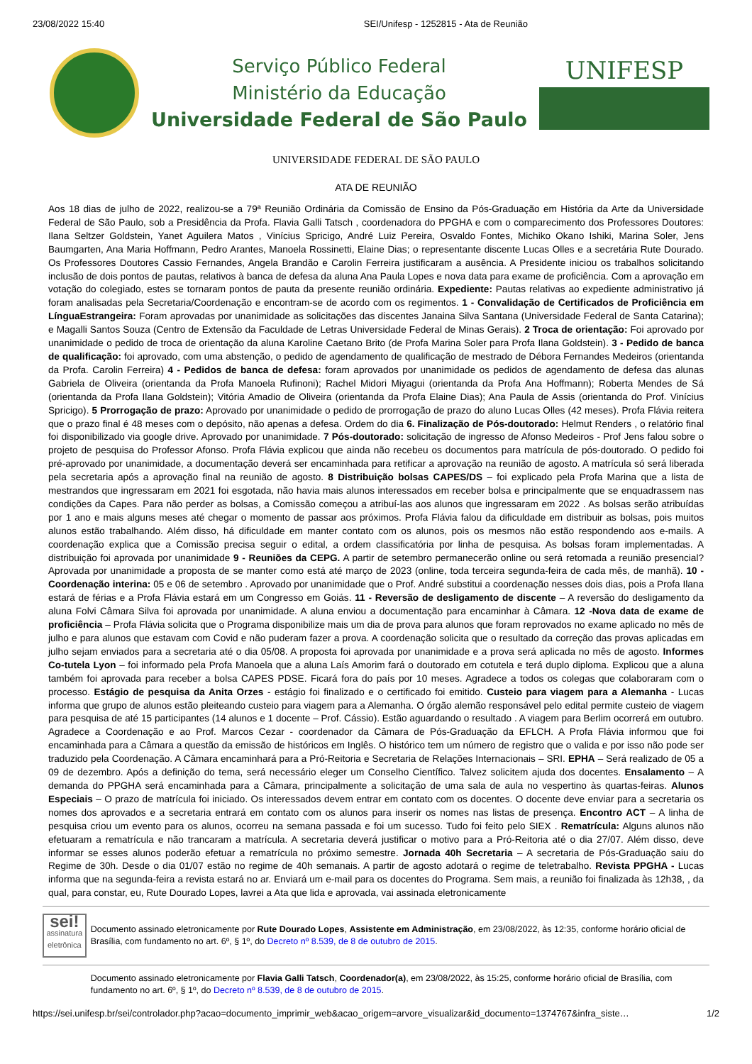23/08/2022 15:40 SEI/Unifesp - 1252815 - Ata de Reunião
Serviço Público Federal
Ministério da Educação
Universidade Federal de São Paulo
UNIFESP
UNIVERSIDADE FEDERAL DE SÃO PAULO
ATA DE REUNIÃO
Aos 18 dias de julho de 2022, realizou-se a 79ª Reunião Ordinária da Comissão de Ensino da Pós-Graduação em História da Arte da Universidade Federal de São Paulo, sob a Presidência da Profa. Flavia Galli Tatsch , coordenadora do PPGHA e com o comparecimento dos Professores Doutores: Ilana Seltzer Goldstein, Yanet Aguilera Matos , Vinícius Spricigo, André Luiz Pereira, Osvaldo Fontes, Michiko Okano Ishiki, Marina Soler, Jens Baumgarten, Ana Maria Hoffmann, Pedro Arantes, Manoela Rossinetti, Elaine Dias; o representante discente Lucas Olles e a secretária Rute Dourado. Os Professores Doutores Cassio Fernandes, Angela Brandão e Carolin Ferreira justificaram a ausência. A Presidente iniciou os trabalhos solicitando inclusão de dois pontos de pautas, relativos à banca de defesa da aluna Ana Paula Lopes e nova data para exame de proficiência. Com a aprovação em votação do colegiado, estes se tornaram pontos de pauta da presente reunião ordinária. Expediente: Pautas relativas ao expediente administrativo já foram analisadas pela Secretaria/Coordenação e encontram-se de acordo com os regimentos. 1 - Convalidação de Certificados de Proficiência em LínguaEstrangeira: Foram aprovadas por unanimidade as solicitações das discentes Janaina Silva Santana (Universidade Federal de Santa Catarina); e Magalli Santos Souza (Centro de Extensão da Faculdade de Letras Universidade Federal de Minas Gerais). 2 Troca de orientação: Foi aprovado por unanimidade o pedido de troca de orientação da aluna Karoline Caetano Brito (de Profa Marina Soler para Profa Ilana Goldstein). 3 - Pedido de banca de qualificação: foi aprovado, com uma abstenção, o pedido de agendamento de qualificação de mestrado de Débora Fernandes Medeiros (orientanda da Profa. Carolin Ferreira) 4 - Pedidos de banca de defesa: foram aprovados por unanimidade os pedidos de agendamento de defesa das alunas Gabriela de Oliveira (orientanda da Profa Manoela Rufinoni); Rachel Midori Miyagui (orientanda da Profa Ana Hoffmann); Roberta Mendes de Sá (orientanda da Profa Ilana Goldstein); Vitória Amadio de Oliveira (orientanda da Profa Elaine Dias); Ana Paula de Assis (orientanda do Prof. Vinícius Spricigo). 5 Prorrogação de prazo: Aprovado por unanimidade o pedido de prorrogação de prazo do aluno Lucas Olles (42 meses). Profa Flávia reitera que o prazo final é 48 meses com o depósito, não apenas a defesa. Ordem do dia 6. Finalização de Pós-doutorado: Helmut Renders , o relatório final foi disponibilizado via google drive. Aprovado por unanimidade. 7 Pós-doutorado: solicitação de ingresso de Afonso Medeiros - Prof Jens falou sobre o projeto de pesquisa do Professor Afonso. Profa Flávia explicou que ainda não recebeu os documentos para matrícula de pós-doutorado. O pedido foi pré-aprovado por unanimidade, a documentação deverá ser encaminhada para retificar a aprovação na reunião de agosto. A matrícula só será liberada pela secretaria após a aprovação final na reunião de agosto. 8 Distribuição bolsas CAPES/DS – foi explicado pela Profa Marina que a lista de mestrandos que ingressaram em 2021 foi esgotada, não havia mais alunos interessados em receber bolsa e principalmente que se enquadrassem nas condições da Capes. Para não perder as bolsas, a Comissão começou a atribuí-las aos alunos que ingressaram em 2022 . As bolsas serão atribuídas por 1 ano e mais alguns meses até chegar o momento de passar aos próximos. Profa Flávia falou da dificuldade em distribuir as bolsas, pois muitos alunos estão trabalhando. Além disso, há dificuldade em manter contato com os alunos, pois os mesmos não estão respondendo aos e-mails. A coordenação explica que a Comissão precisa seguir o edital, a ordem classificatória por linha de pesquisa. As bolsas foram implementadas. A distribuição foi aprovada por unanimidade 9 - Reuniões da CEPG. A partir de setembro permanecerão online ou será retomada a reunião presencial? Aprovada por unanimidade a proposta de se manter como está até março de 2023 (online, toda terceira segunda-feira de cada mês, de manhã). 10 - Coordenação interina: 05 e 06 de setembro . Aprovado por unanimidade que o Prof. André substitui a coordenação nesses dois dias, pois a Profa Ilana estará de férias e a Profa Flávia estará em um Congresso em Goiás. 11 - Reversão de desligamento de discente – A reversão do desligamento da aluna Folvi Câmara Silva foi aprovada por unanimidade. A aluna enviou a documentação para encaminhar à Câmara. 12 -Nova data de exame de proficiência – Profa Flávia solicita que o Programa disponibilize mais um dia de prova para alunos que foram reprovados no exame aplicado no mês de julho e para alunos que estavam com Covid e não puderam fazer a prova. A coordenação solicita que o resultado da correção das provas aplicadas em julho sejam enviados para a secretaria até o dia 05/08. A proposta foi aprovada por unanimidade e a prova será aplicada no mês de agosto. Informes Co-tutela Lyon – foi informado pela Profa Manoela que a aluna Laís Amorim fará o doutorado em cotutela e terá duplo diploma. Explicou que a aluna também foi aprovada para receber a bolsa CAPES PDSE. Ficará fora do país por 10 meses. Agradece a todos os colegas que colaboraram com o processo. Estágio de pesquisa da Anita Orzes - estágio foi finalizado e o certificado foi emitido. Custeio para viagem para a Alemanha - Lucas informa que grupo de alunos estão pleiteando custeio para viagem para a Alemanha. O órgão alemão responsável pelo edital permite custeio de viagem para pesquisa de até 15 participantes (14 alunos e 1 docente – Prof. Cássio). Estão aguardando o resultado . A viagem para Berlim ocorrerá em outubro. Agradece a Coordenação e ao Prof. Marcos Cezar - coordenador da Câmara de Pós-Graduação da EFLCH. A Profa Flávia informou que foi encaminhada para a Câmara a questão da emissão de históricos em Inglês. O histórico tem um número de registro que o valida e por isso não pode ser traduzido pela Coordenação. A Câmara encaminhará para a Pró-Reitoria e Secretaria de Relações Internacionais – SRI. EPHA – Será realizado de 05 a 09 de dezembro. Após a definição do tema, será necessário eleger um Conselho Científico. Talvez solicitem ajuda dos docentes. Ensalamento – A demanda do PPGHA será encaminhada para a Câmara, principalmente a solicitação de uma sala de aula no vespertino às quartas-feiras. Alunos Especiais – O prazo de matrícula foi iniciado. Os interessados devem entrar em contato com os docentes. O docente deve enviar para a secretaria os nomes dos aprovados e a secretaria entrará em contato com os alunos para inserir os nomes nas listas de presença. Encontro ACT – A linha de pesquisa criou um evento para os alunos, ocorreu na semana passada e foi um sucesso. Tudo foi feito pelo SIEX . Rematrícula: Alguns alunos não efetuaram a rematrícula e não trancaram a matrícula. A secretaria deverá justificar o motivo para a Pró-Reitoria até o dia 27/07. Além disso, deve informar se esses alunos poderão efetuar a rematrícula no próximo semestre. Jornada 40h Secretaria – A secretaria de Pós-Graduação saiu do Regime de 30h. Desde o dia 01/07 estão no regime de 40h semanais. A partir de agosto adotará o regime de teletrabalho. Revista PPGHA - Lucas informa que na segunda-feira a revista estará no ar. Enviará um e-mail para os docentes do Programa. Sem mais, a reunião foi finalizada às 12h38, , da qual, para constar, eu, Rute Dourado Lopes, lavrei a Ata que lida e aprovada, vai assinada eletronicamente
sei!
assinatura eletrônica
Documento assinado eletronicamente por Rute Dourado Lopes, Assistente em Administração, em 23/08/2022, às 12:35, conforme horário oficial de Brasília, com fundamento no art. 6º, § 1º, do Decreto nº 8.539, de 8 de outubro de 2015.
Documento assinado eletronicamente por Flavia Galli Tatsch, Coordenador(a), em 23/08/2022, às 15:25, conforme horário oficial de Brasília, com fundamento no art. 6º, § 1º, do Decreto nº 8.539, de 8 de outubro de 2015.
https://sei.unifesp.br/sei/controlador.php?acao=documento_imprimir_web&acao_origem=arvore_visualizar&id_documento=1374767&infra_siste… 1/2